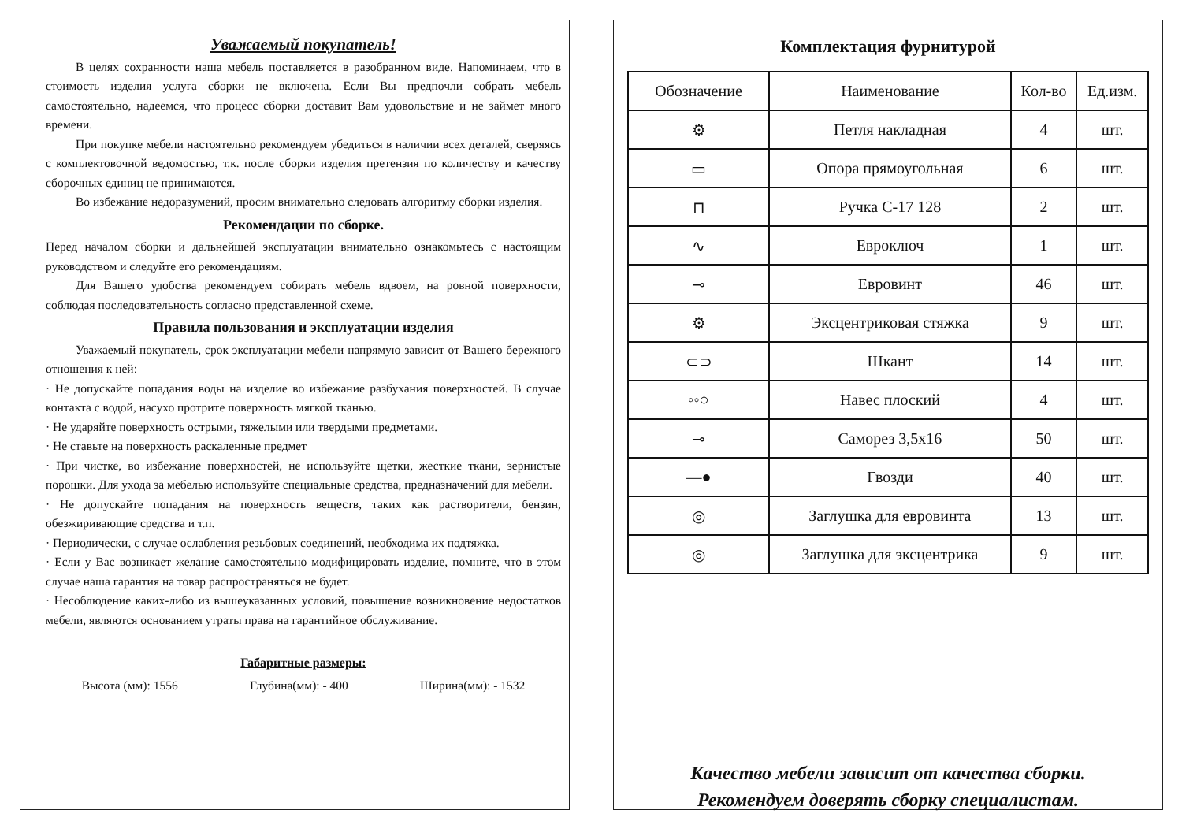Уважаемый покупатель!
В целях сохранности наша мебель поставляется в разобранном виде. Напоминаем, что в стоимость изделия услуга сборки не включена. Если Вы предпочли собрать мебель самостоятельно, надеемся, что процесс сборки доставит Вам удовольствие и не займет много времени.
При покупке мебели настоятельно рекомендуем убедиться в наличии всех деталей, сверяясь с комплектовочной ведомостью, т.к. после сборки изделия претензия по количеству и качеству сборочных единиц не принимаются.
Во избежание недоразумений, просим внимательно следовать алгоритму сборки изделия.
Рекомендации по сборке.
Перед началом сборки и дальнейшей эксплуатации внимательно ознакомьтесь с настоящим руководством и следуйте его рекомендациям.
Для Вашего удобства рекомендуем собирать мебель вдвоем, на ровной поверхности, соблюдая последовательность согласно представленной схеме.
Правила пользования и эксплуатации изделия
Уважаемый покупатель, срок эксплуатации мебели напрямую зависит от Вашего бережного отношения к ней:
· Не допускайте попадания воды на изделие во избежание разбухания поверхностей. В случае контакта с водой, насухо протрите поверхность мягкой тканью.
· Не ударяйте поверхность острыми, тяжелыми или твердыми предметами.
· Не ставьте на поверхность раскаленные предмет
· При чистке, во избежание поверхностей, не используйте щетки, жесткие ткани, зернистые порошки. Для ухода за мебелью используйте специальные средства, предназначений для мебели.
· Не допускайте попадания на поверхность веществ, таких как растворители, бензин, обезжиривающие средства и т.п.
· Периодически, с случае ослабления резьбовых соединений, необходима их подтяжка.
· Если у Вас возникает желание самостоятельно модифицировать изделие, помните, что в этом случае наша гарантия на товар распространяться не будет.
· Несоблюдение каких-либо из вышеуказанных условий, повышение возникновение недостатков мебели, являются основанием утраты права на гарантийное обслуживание.
Габаритные размеры:
Высота (мм): 1556 Глубина(мм): - 400 Ширина(мм): - 1532
Комплектация фурнитурой
| Обозначение | Наименование | Кол-во | Ед.изм. |
| --- | --- | --- | --- |
| ⚙ | Петля накладная | 4 | шт. |
| ▭ | Опора прямоугольная | 6 | шт. |
| ⊓ | Ручка С-17 128 | 2 | шт. |
| ∿ | Евроключ | 1 | шт. |
| ⊸ | Евровинт | 46 | шт. |
| ⚙ | Эксцентриковая стяжка | 9 | шт. |
| ⊂⊃ | Шкант | 14 | шт. |
| ◦◦○ | Навес плоский | 4 | шт. |
| ⊸ | Саморез 3,5х16 | 50 | шт. |
| —● | Гвозди | 40 | шт. |
| ◎ | Заглушка для евровинта | 13 | шт. |
| ◎ | Заглушка для эксцентрика | 9 | шт. |
Качество мебели зависит от качества сборки.
Рекомендуем доверять сборку специалистам.